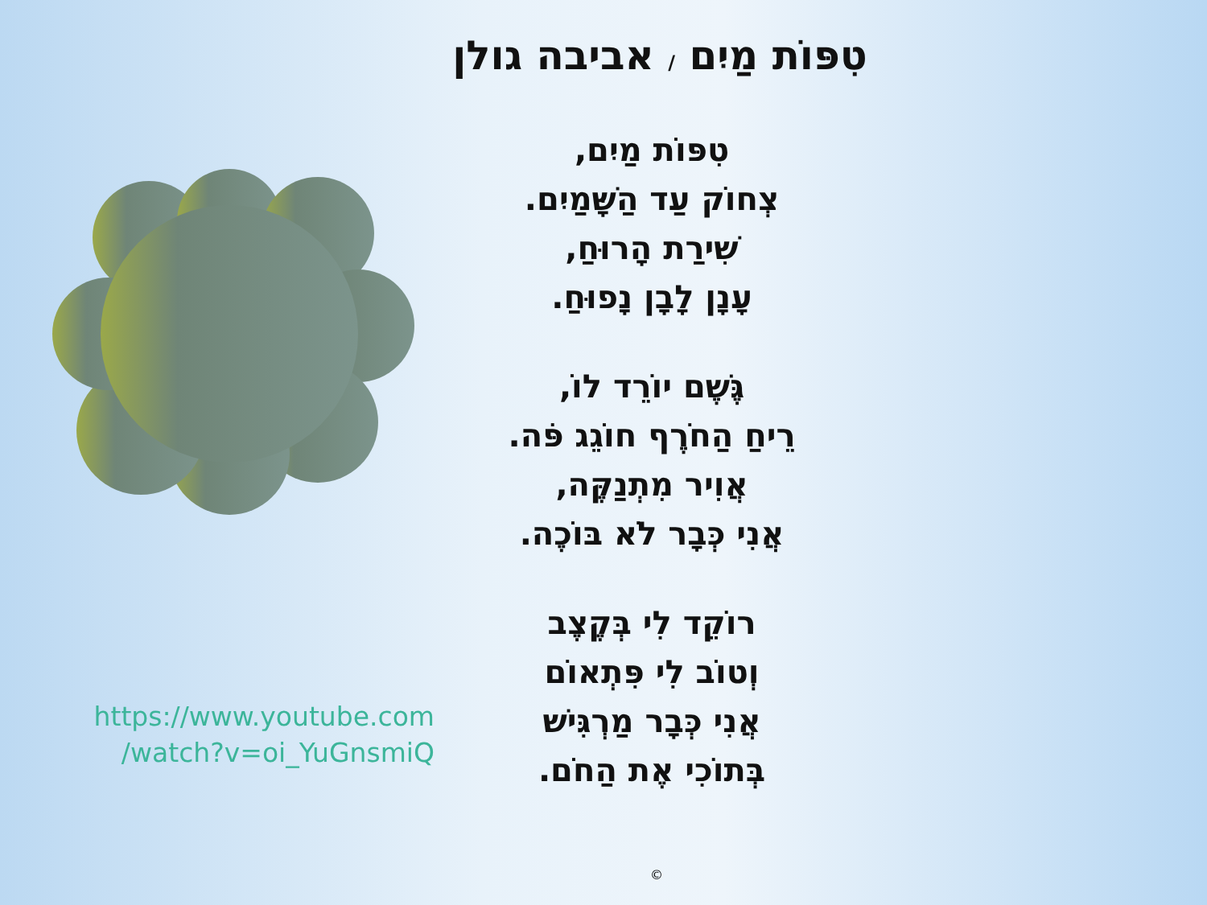https://www.youtube.com
/watch?v=oi_YuGnsmiQ
טִפּוֹת מַיִם / אביבה גולן
טִפּוֹת מַיִם,
צְחוֹק עַד הַשָּׁמַיִם.
שִׁירַת הָרוּחַ,
עָנָן לָבָן נָפוּחַ.
גֶּשֶׁם יוֹרֵד לוֹ,
רֵיחַ הַחֹרֶף חוֹגֵג פֹּה.
אֲוִיר מִתְנַקֶּה,
אֲנִי כְּבָר לֹא בּוֹכֶה.
רוֹקֵד לִי בְּקֶצֶב
וְטוֹב לִי פִּתְאוֹם
אֲנִי כְּבָר מַרְגִּישׁ
בְּתוֹכִי אֶת הַחֹם.
©